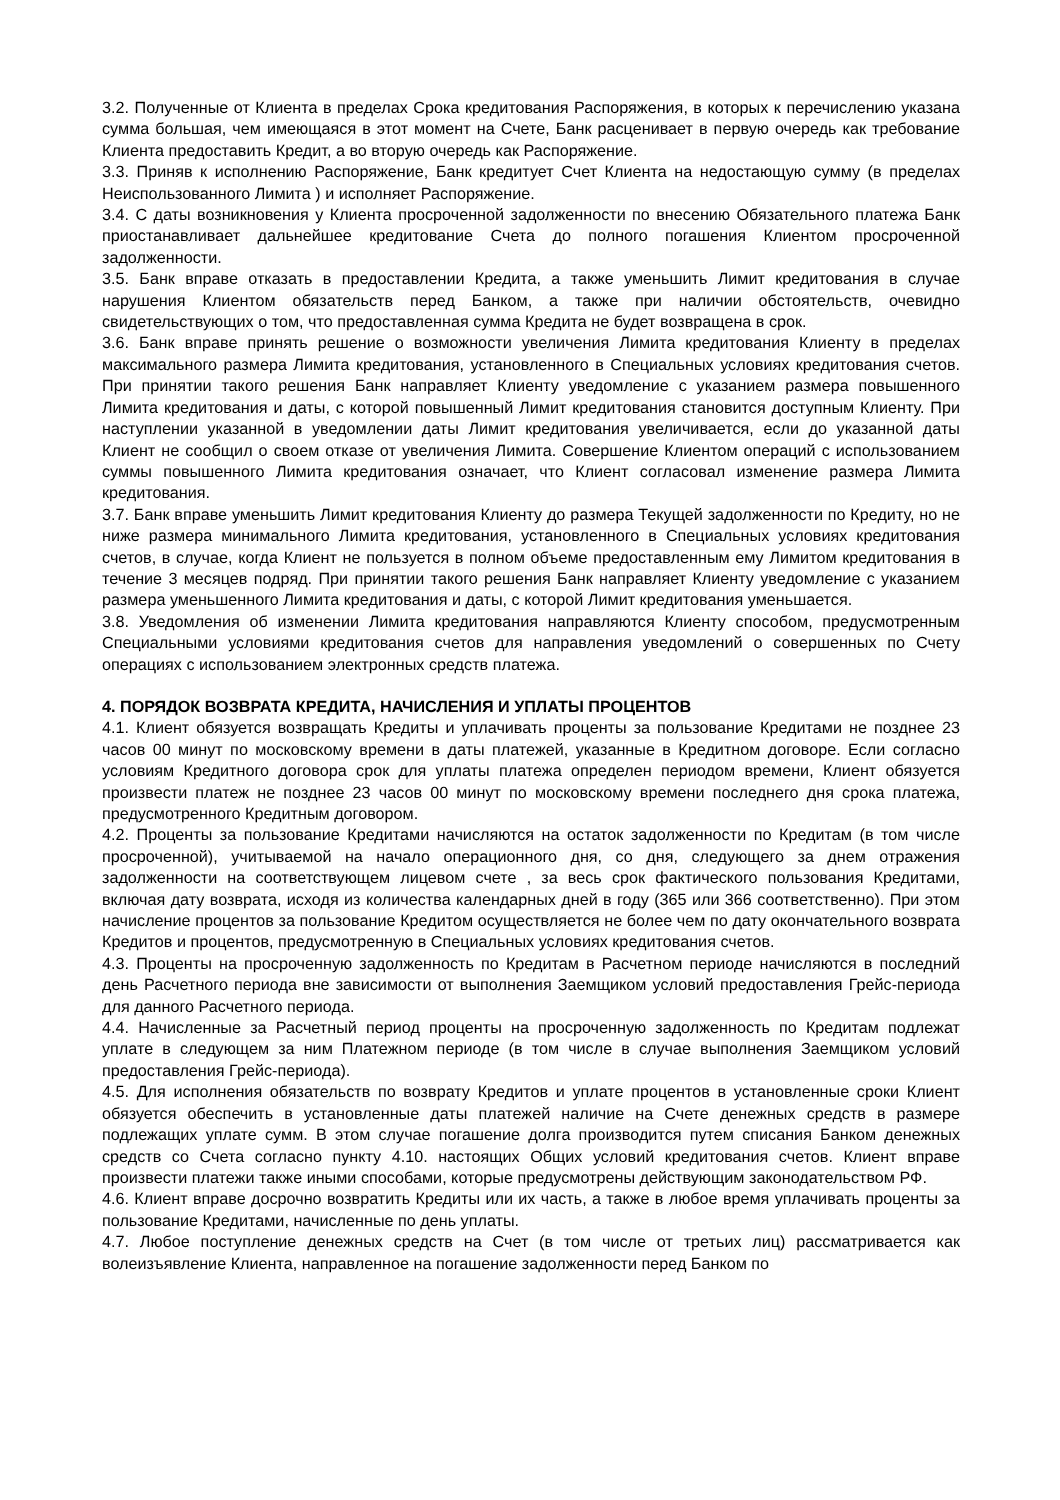3.2. Полученные от Клиента в пределах Срока кредитования Распоряжения, в которых к перечислению указана сумма большая, чем имеющаяся в этот момент на Счете, Банк расценивает в первую очередь как требование Клиента предоставить Кредит, а во вторую очередь как Распоряжение.
3.3. Приняв к исполнению Распоряжение, Банк кредитует Счет Клиента на недостающую сумму (в пределах Неиспользованного Лимита ) и исполняет Распоряжение.
3.4. С даты возникновения у Клиента просроченной задолженности по внесению Обязательного платежа Банк приостанавливает дальнейшее кредитование Счета до полного погашения Клиентом просроченной задолженности.
3.5. Банк вправе отказать в предоставлении Кредита, а также уменьшить Лимит кредитования в случае нарушения Клиентом обязательств перед Банком, а также при наличии обстоятельств, очевидно свидетельствующих о том, что предоставленная сумма Кредита не будет возвращена в срок.
3.6. Банк вправе принять решение о возможности увеличения Лимита кредитования Клиенту в пределах максимального размера Лимита кредитования, установленного в Специальных условиях кредитования счетов. При принятии такого решения Банк направляет Клиенту уведомление с указанием размера повышенного Лимита кредитования и даты, с которой повышенный Лимит кредитования становится доступным Клиенту. При наступлении указанной в уведомлении даты Лимит кредитования увеличивается, если до указанной даты Клиент не сообщил о своем отказе от увеличения Лимита. Совершение Клиентом операций с использованием суммы повышенного Лимита кредитования означает, что Клиент согласовал изменение размера Лимита кредитования.
3.7. Банк вправе уменьшить Лимит кредитования Клиенту до размера Текущей задолженности по Кредиту, но не ниже размера минимального Лимита кредитования, установленного в Специальных условиях кредитования счетов, в случае, когда Клиент не пользуется в полном объеме предоставленным ему Лимитом кредитования в течение 3 месяцев подряд. При принятии такого решения Банк направляет Клиенту уведомление с указанием размера уменьшенного Лимита кредитования и даты, с которой Лимит кредитования уменьшается.
3.8. Уведомления об изменении Лимита кредитования направляются Клиенту способом, предусмотренным Специальными условиями кредитования счетов для направления уведомлений о совершенных по Счету операциях с использованием электронных средств платежа.
4. ПОРЯДОК ВОЗВРАТА КРЕДИТА, НАЧИСЛЕНИЯ И УПЛАТЫ ПРОЦЕНТОВ
4.1. Клиент обязуется возвращать Кредиты и уплачивать проценты за пользование Кредитами не позднее 23 часов 00 минут по московскому времени в даты платежей, указанные в Кредитном договоре. Если согласно условиям Кредитного договора срок для уплаты платежа определен периодом времени, Клиент обязуется произвести платеж не позднее 23 часов 00 минут по московскому времени последнего дня срока платежа, предусмотренного Кредитным договором.
4.2. Проценты за пользование Кредитами начисляются на остаток задолженности по Кредитам (в том числе просроченной), учитываемой на начало операционного дня, со дня, следующего за днем отражения задолженности на соответствующем лицевом счете , за весь срок фактического пользования Кредитами, включая дату возврата, исходя из количества календарных дней в году (365 или 366 соответственно). При этом начисление процентов за пользование Кредитом осуществляется не более чем по дату окончательного возврата Кредитов и процентов, предусмотренную в Специальных условиях кредитования счетов.
4.3. Проценты на просроченную задолженность по Кредитам в Расчетном периоде начисляются в последний день Расчетного периода вне зависимости от выполнения Заемщиком условий предоставления Грейс-периода для данного Расчетного периода.
4.4. Начисленные за Расчетный период проценты на просроченную задолженность по Кредитам подлежат уплате в следующем за ним Платежном периоде (в том числе в случае выполнения Заемщиком условий предоставления Грейс-периода).
4.5. Для исполнения обязательств по возврату Кредитов и уплате процентов в установленные сроки Клиент обязуется обеспечить в установленные даты платежей наличие на Счете денежных средств в размере подлежащих уплате сумм. В этом случае погашение долга производится путем списания Банком денежных средств со Счета согласно пункту 4.10. настоящих Общих условий кредитования счетов. Клиент вправе произвести платежи также иными способами, которые предусмотрены действующим законодательством РФ.
4.6. Клиент вправе досрочно возвратить Кредиты или их часть, а также в любое время уплачивать проценты за пользование Кредитами, начисленные по день уплаты.
4.7. Любое поступление денежных средств на Счет (в том числе от третьих лиц) рассматривается как волеизъявление Клиента, направленное на погашение задолженности перед Банком по